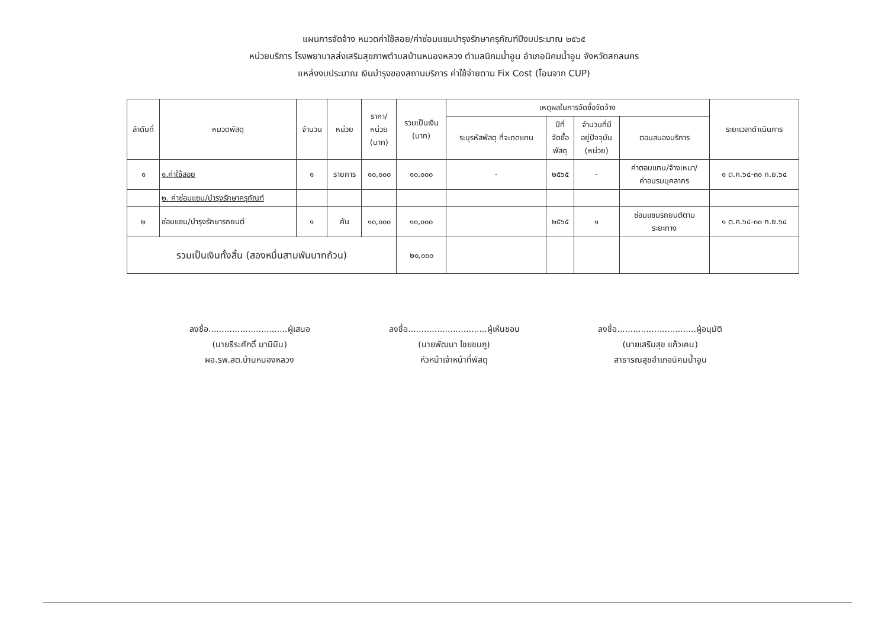แผนการจัดจ้าง หมวดค่าใช้สอย/ค่าซ่อมแซมบำรุงรักษาครุภัณฑ์ปีงบประมาณ ๒๕๖๕
หน่วยบริการ โรงพยาบาลส่งเสริมสุขภาพตำบลบ้านหนองหลวง ตำบลนิคมน้ำอูน อำเภอนิคมน้ำอูน จังหวัดสกลนคร
แหล่งงบประมาณ เงินบำรุงของสถานบริการ ค่าใช้จ่ายตาม Fix Cost (โอนจาก CUP)
| ลำดับที่ | หมวดพัสดุ | จำนวน | หน่วย | ราคา/ หน่วย (บาท) | รวมเป็นเงิน (บาท) | เหตุผลในการจัดซื้อจัดจ้าง | | | | ระยะเวลาดำเนินการ |
| --- | --- | --- | --- | --- | --- | --- | --- | --- | --- | --- |
| | | | | | | ระบุรหัสพัสดุ ที่จะทดแทน | ปีที่ จัดซื้อ พัสดุ | จำนวนที่มี อยู่ปัจจุบัน (หน่วย) | ตอบสนองบริการ | |
| ๑ | ๑.ค่าใช้สอย | ๑ | รายการ | ๑๐,๐๐๐ | ๑๐,๐๐๐ | - | ๒๕๖๕ | - | ค่าตอบแทน/จ้างเหมา/ ค่าอบรมบุคลากร | ๑ ต.ค.๖๔-๓๐ ก.ย.๖๔ |
| | ๒. ค่าซ่อมแซม/บำรุงรักษาครุภัณฑ์ | | | | | | | | | |
| ๒ | ซ่อมแซม/บำรุงรักษารถยนต์ | ๑ | คัน | ๑๐,๐๐๐ | ๑๐,๐๐๐ | | ๒๕๖๕ | ๑ | ซ่อมแซมรถยนต์ตาม ระยะทาง | ๑ ต.ค.๖๔-๓๐ ก.ย.๖๔ |
| รวมเป็นเงินทั้งสิ้น (สองหมื่นสามพันบาทถ้วน) | | | | | ๒๐,๐๐๐ | | | | | |
ลงชื่อ..............................ผู้เสนอ
(นายธีระศักดิ์ มามิมิน)
ผอ.รพ.สต.บ้านหนองหลวง
ลงชื่อ..............................ผู้เห็นชอบ
(นายพัฒนา ไชยชมภู)
หัวหน้าเจ้าหน้าที่พัสดุ
ลงชื่อ..............................ผู้อนุมัติ
(นายเสริมสุข แก้วเคน)
สาธารณสุขอำเภอนิคมน้ำอูน